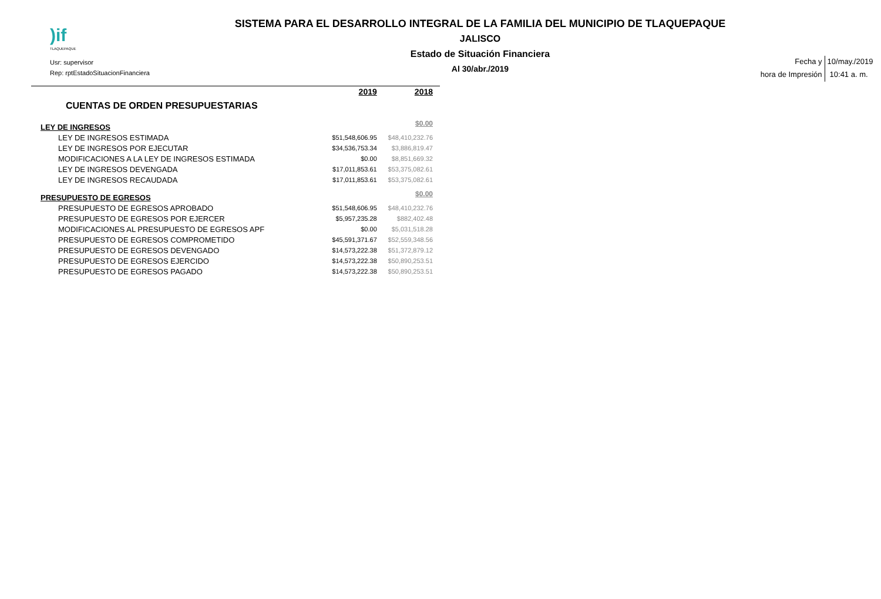)if
TLAQUEPAQUE
Usr: supervisor
Rep: rptEstadoSituacionFinanciera
SISTEMA PARA EL DESARROLLO INTEGRAL DE LA FAMILIA DEL MUNICIPIO DE TLAQUEPAQUE
JALISCO
Estado de Situación Financiera
Al 30/abr./2019
| Fecha y | 10/may./2019 |
| hora de Impresión | 10:41 a. m. |
| | 2019 | 2018 |
| CUENTAS DE ORDEN PRESUPUESTARIAS | | |
| LEY DE INGRESOS | | $0.00 |
| LEY DE INGRESOS ESTIMADA | $51,548,606.95 | $48,410,232.76 |
| LEY DE INGRESOS POR EJECUTAR | $34,536,753.34 | $3,886,819.47 |
| MODIFICACIONES A LA LEY DE INGRESOS ESTIMADA | $0.00 | $8,851,669.32 |
| LEY DE INGRESOS DEVENGADA | $17,011,853.61 | $53,375,082.61 |
| LEY DE INGRESOS RECAUDADA | $17,011,853.61 | $53,375,082.61 |
| PRESUPUESTO DE EGRESOS | | $0.00 |
| PRESUPUESTO DE EGRESOS APROBADO | $51,548,606.95 | $48,410,232.76 |
| PRESUPUESTO DE EGRESOS POR EJERCER | $5,957,235.28 | $882,402.48 |
| MODIFICACIONES AL PRESUPUESTO DE EGRESOS APF | $0.00 | $5,031,518.28 |
| PRESUPUESTO DE EGRESOS COMPROMETIDO | $45,591,371.67 | $52,559,348.56 |
| PRESUPUESTO DE EGRESOS DEVENGADO | $14,573,222.38 | $51,372,879.12 |
| PRESUPUESTO DE EGRESOS EJERCIDO | $14,573,222.38 | $50,890,253.51 |
| PRESUPUESTO DE EGRESOS PAGADO | $14,573,222.38 | $50,890,253.51 |